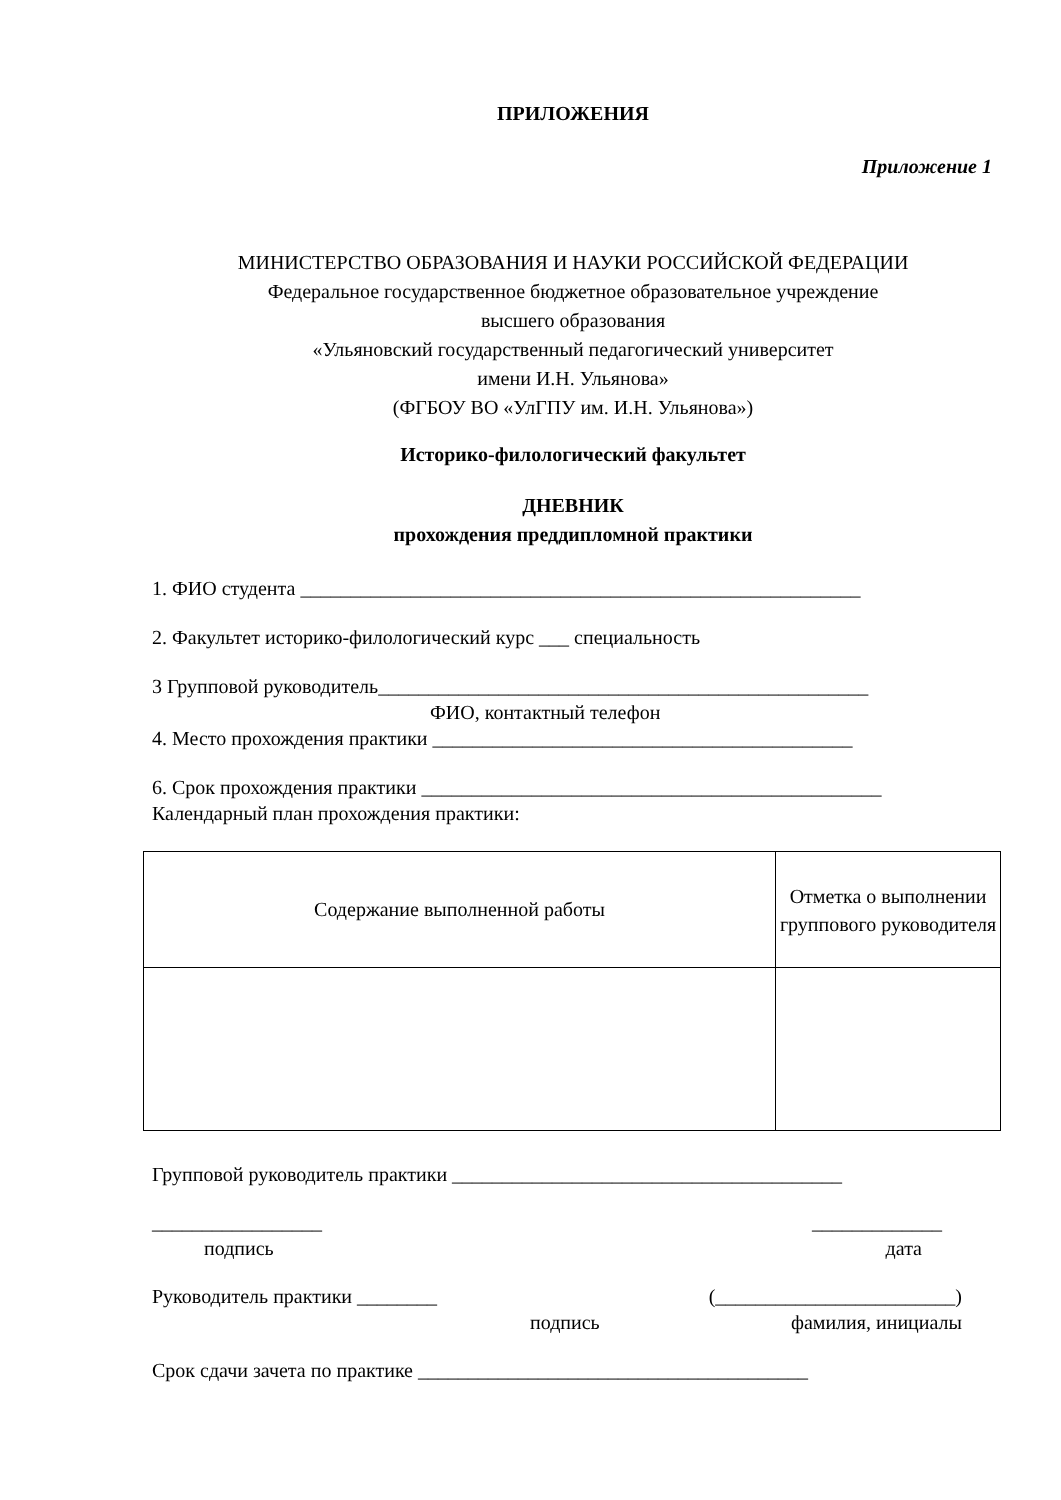ПРИЛОЖЕНИЯ
Приложение 1
МИНИСТЕРСТВО ОБРАЗОВАНИЯ И НАУКИ РОССИЙСКОЙ ФЕДЕРАЦИИ
Федеральное государственное бюджетное образовательное учреждение
высшего образования
«Ульяновский государственный педагогический университет
имени И.Н. Ульянова»
(ФГБОУ ВО «УлГПУ им. И.Н. Ульянова»)
Историко-филологический факультет
ДНЕВНИК
прохождения преддипломной практики
1. ФИО студента ________________________________________________________
2. Факультет историко-филологический курс ___ специальность
3 Групповой руководитель_________________________________________________
ФИО, контактный телефон
4. Место прохождения практики __________________________________________
6. Срок прохождения практики ______________________________________________
Календарный план прохождения практики:
| Содержание выполненной работы | Отметка о выполнении группового руководителя |
Групповой руководитель практики _______________________________________
_________________ _____________
подпись дата
Руководитель практики ________ (________________________)
подпись фамилия, инициалы
Срок сдачи зачета по практике _______________________________________